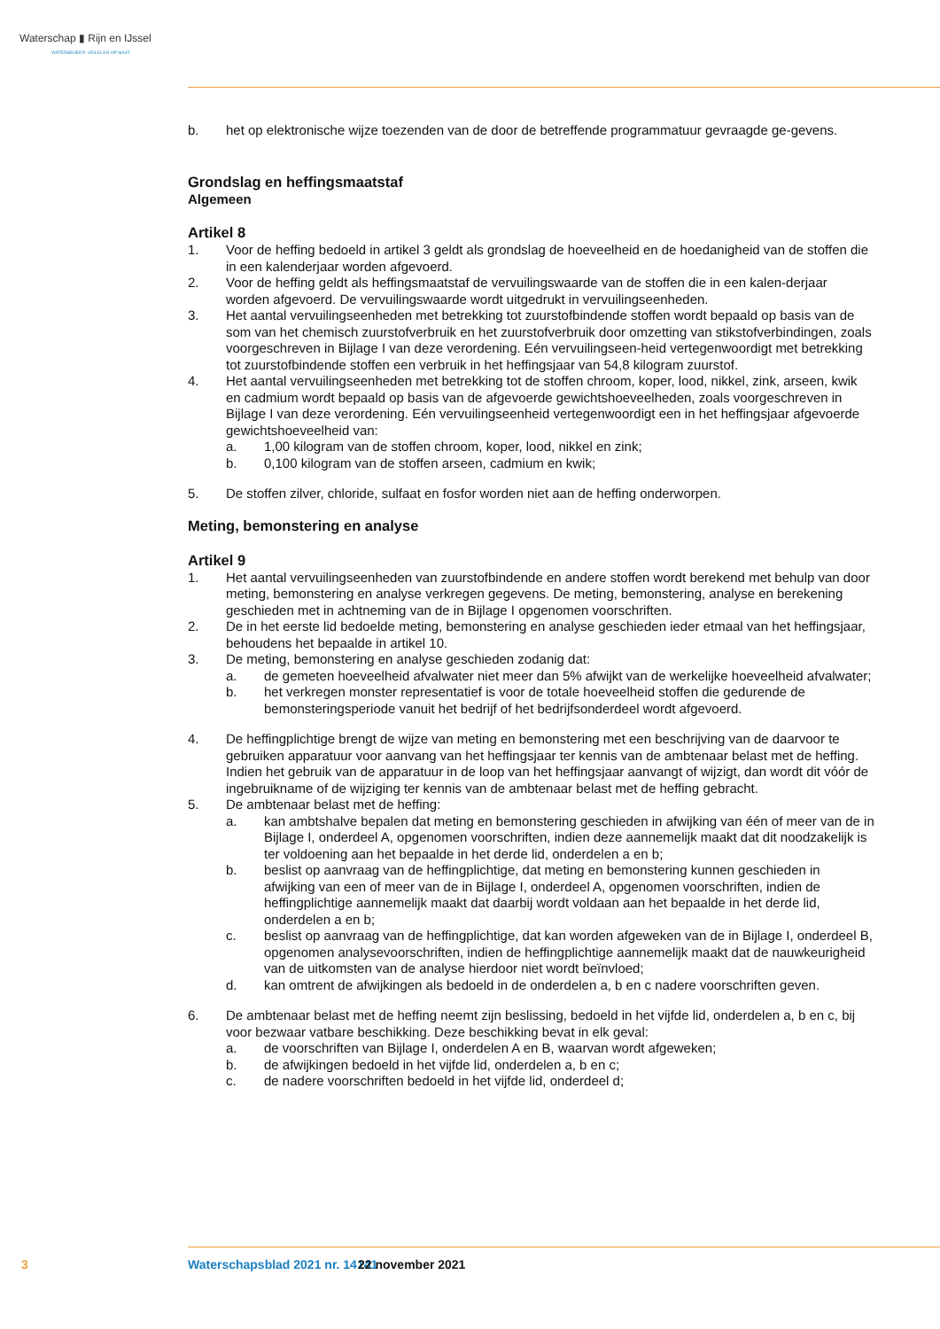Waterschap ▮ Rijn en IJssel
WATERBEHEER: VEILIG EN OP MAAT
b. het op elektronische wijze toezenden van de door de betreffende programmatuur gevraagde ge-gevens.
Grondslag en heffingsmaatstaf
Algemeen
Artikel 8
1. Voor de heffing bedoeld in artikel 3 geldt als grondslag de hoeveelheid en de hoedanigheid van de stoffen die in een kalenderjaar worden afgevoerd.
2. Voor de heffing geldt als heffingsmaatstaf de vervuilingswaarde van de stoffen die in een kalen-derjaar worden afgevoerd. De vervuilingswaarde wordt uitgedrukt in vervuilingseenheden.
3. Het aantal vervuilingseenheden met betrekking tot zuurstofbindende stoffen wordt bepaald op basis van de som van het chemisch zuurstofverbruik en het zuurstofverbruik door omzetting van stikstofverbindingen, zoals voorgeschreven in Bijlage I van deze verordening. Eén vervuilingseen-heid vertegenwoordigt met betrekking tot zuurstofbindende stoffen een verbruik in het heffingsjaar van 54,8 kilogram zuurstof.
4. Het aantal vervuilingseenheden met betrekking tot de stoffen chroom, koper, lood, nikkel, zink, arseen, kwik en cadmium wordt bepaald op basis van de afgevoerde gewichtshoeveelheden, zoals voorgeschreven in Bijlage I van deze verordening. Eén vervuilingseenheid vertegenwoordigt een in het heffingsjaar afgevoerde gewichtshoeveelheid van:
a. 1,00 kilogram van de stoffen chroom, koper, lood, nikkel en zink;
b. 0,100 kilogram van de stoffen arseen, cadmium en kwik;
5. De stoffen zilver, chloride, sulfaat en fosfor worden niet aan de heffing onderworpen.
Meting, bemonstering en analyse
Artikel 9
1. Het aantal vervuilingseenheden van zuurstofbindende en andere stoffen wordt berekend met behulp van door meting, bemonstering en analyse verkregen gegevens. De meting, bemonstering, analyse en berekening geschieden met in achtneming van de in Bijlage I opgenomen voorschriften.
2. De in het eerste lid bedoelde meting, bemonstering en analyse geschieden ieder etmaal van het heffingsjaar, behoudens het bepaalde in artikel 10.
3. De meting, bemonstering en analyse geschieden zodanig dat:
a. de gemeten hoeveelheid afvalwater niet meer dan 5% afwijkt van de werkelijke hoeveelheid afvalwater;
b. het verkregen monster representatief is voor de totale hoeveelheid stoffen die gedurende de bemonsteringsperiode vanuit het bedrijf of het bedrijfsonderdeel wordt afgevoerd.
4. De heffingplichtige brengt de wijze van meting en bemonstering met een beschrijving van de daarvoor te gebruiken apparatuur voor aanvang van het heffingsjaar ter kennis van de ambtenaar belast met de heffing. Indien het gebruik van de apparatuur in de loop van het heffingsjaar aanvangt of wijzigt, dan wordt dit vóór de ingebruikname of de wijziging ter kennis van de ambtenaar belast met de heffing gebracht.
5. De ambtenaar belast met de heffing:
a. kan ambtshalve bepalen dat meting en bemonstering geschieden in afwijking van één of meer van de in Bijlage I, onderdeel A, opgenomen voorschriften, indien deze aannemelijk maakt dat dit noodzakelijk is ter voldoening aan het bepaalde in het derde lid, onderdelen a en b;
b. beslist op aanvraag van de heffingplichtige, dat meting en bemonstering kunnen geschieden in afwijking van een of meer van de in Bijlage I, onderdeel A, opgenomen voorschriften, indien de heffingplichtige aannemelijk maakt dat daarbij wordt voldaan aan het bepaalde in het derde lid, onderdelen a en b;
c. beslist op aanvraag van de heffingplichtige, dat kan worden afgeweken van de in Bijlage I, onderdeel B, opgenomen analysevoorschriften, indien de heffingplichtige aannemelijk maakt dat de nauwkeurigheid van de uitkomsten van de analyse hierdoor niet wordt beïnvloed;
d. kan omtrent de afwijkingen als bedoeld in de onderdelen a, b en c nadere voorschriften geven.
6. De ambtenaar belast met de heffing neemt zijn beslissing, bedoeld in het vijfde lid, onderdelen a, b en c, bij voor bezwaar vatbare beschikking. Deze beschikking bevat in elk geval:
a. de voorschriften van Bijlage I, onderdelen A en B, waarvan wordt afgeweken;
b. de afwijkingen bedoeld in het vijfde lid, onderdelen a, b en c;
c. de nadere voorschriften bedoeld in het vijfde lid, onderdeel d;
3 Waterschapsblad 2021 nr. 14141 22 november 2021